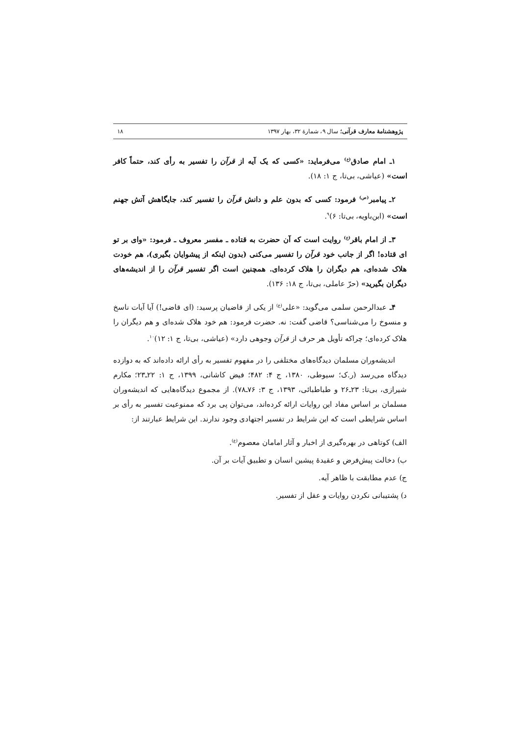پژوهشنامهٔ معارف قرآنی؛ سال ۹، شمارهٔ ۳۲، بهار ۱۳۹۷ ۱۸
۱ـ امام صادق<sup>(ع)</sup> می‌فرماید: «کسی که یک آیه از قرآن را تفسیر به رأی کند، حتماً کافر است» (عیاشی، بی‌تا، ج ۱: ۱۸).
۲ـ پیامبر<sup>(ص)</sup> فرمود: کسی که بدون علم و دانش قرآن را تفسیر کند، جایگاهش آتش جهنم است» (ابن‌باویه، بی‌تا: ۶)<sup>۹</sup>.
۳ـ از امام باقر<sup>(ع)</sup> روایت است که آن حضرت به قتاده ـ مفسر معروف ـ فرمود: «وای بر تو ای قتاده! اگر از جانب خود قرآن را تفسیر می‌کنی (بدون اینکه از پیشوایان بگیری)، هم خودت هلاک شده‌ای، هم دیگران را هلاک کرده‌ای. همچنین است اگر تفسیر قرآن را از اندیشه‌های دیگران بگیرید» (حرّ عاملی، بی‌تا، ج ۱۸: ۱۳۶).
۴ـ عبدالرحمن سلمی می‌گوید: «علی<sup>(ع)</sup> از یکی از قاضیان پرسید: (ای قاضی!) آیا آیات ناسخ و منسوخ را می‌شناسی؟ قاضی گفت: نه. حضرت فرمود: هم خود هلاک شده‌ای و هم دیگران را هلاک کرده‌ای؛ چراکه تأویل هر حرف از قرآن وجوهی دارد» (عیاشی، بی‌تا، ج ۱: ۱۲)<sup>۱۰</sup>.
اندیشه‌وران مسلمان دیدگاه‌های مختلفی را در مفهوم تفسیر به رأی ارائه داده‌اند که به دوازده دیدگاه می‌رسد (ر.ک؛ سیوطی، ۱۳۸۰، ج ۴: ۴۸۲؛ فیض کاشانی، ۱۳۹۹، ج ۱: ۲۲ـ۲۳؛ مکارم شیرازی، بی‌تا: ۲۳ـ۲۶ و طباطبائی، ۱۳۹۳، ج ۳: ۷۶ـ۷۸). از مجموع دیدگاه‌هایی که اندیشه‌وران مسلمان بر اساس مفاد این روایات ارائه کرده‌اند، می‌توان پی برد که ممنوعیت تفسیر به رأی بر اساس شرایطی است که این شرایط در تفسیر اجتهادی وجود ندارند. این شرایط عبارتند از:
الف) کوتاهی در بهره‌گیری از اخبار و آثار امامان معصوم<sup>(ع)</sup>.
ب) دخالت پیش‌فرض و عقیدهٔ پیشین انسان و تطبیق آیات بر آن.
ج) عدم مطابقت با ظاهر آیه.
د) پشتیبانی نکردن روایات و عقل از تفسیر.